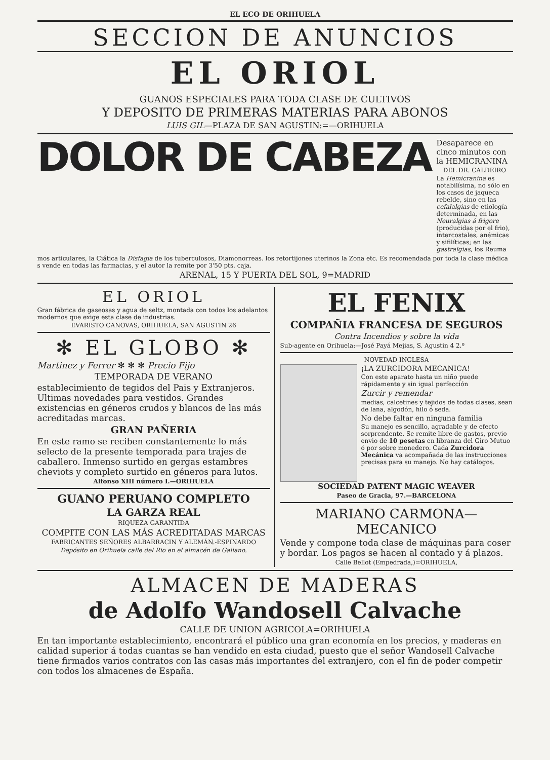EL ECO DE ORIHUELA
SECCION DE ANUNCIOS
EL ORIOL
GUANOS ESPECIALES PARA TODA CLASE DE CULTIVOS
Y DEPOSITO DE PRIMERAS MATERIAS PARA ABONOS
LUIS GIL—PLAZA DE SAN AGUSTIN:=—ORIHUELA
DOLOR DE CABEZA
Desaparece en cinco minutos con la HEMICRANINA
DEL DR. CALDEIRO
La Hemicranina es notabilísima, no sólo en los casos de jaqueca rebelde, sino en las cefalalgias de etiología determinada, en las Neuralgias á frigore (producidas por el frio), intercostales, anémicas y sifilíticas; en las gastralgias, los Reuma
mos articulares, la Ciática la Disfagia de los tuberculosos, Diamonorreas. los retortijones uterinos la Zona etc. Es recomendada por toda la clase médica s vende en todas las farmacias, y el autor la remite por 3'50 pts. caja.
ARENAL, 15 Y PUERTA DEL SOL, 9=MADRID
EL ORIOL
Gran fábrica de gaseosas y agua de seltz, montada con todos los adelantos modernos que exige esta clase de industrias.
EVARISTO CANOVAS, ORIHUELA, SAN AGUSTIN 26
✻ EL GLOBO ✻
Martinez y Ferrer ✻ ✻ ✻ Precio Fijo
TEMPORADA DE VERANO
establecimiento de tegidos del Pais y Extranjeros. Ultimas novedades para vestidos. Grandes existencias en géneros crudos y blancos de las más acreditadas marcas.
GRAN PAÑERIA
En este ramo se reciben constantemente lo más selecto de la presente temporada para trajes de caballero. Inmenso surtido en gergas estambres cheviots y completo surtido en géneros para lutos.
Alfonso XIII número I.—ORIHUELA
GUANO PERUANO COMPLETO
LA GARZA REAL
RIQUEZA GARANTIDA
COMPITE CON LAS MÁS ACREDITADAS MARCAS
FABRICANTES SEÑORES ALBARRACIN Y ALEMÁN.-ESPINARDO
Depósito en Orihuela calle del Rio en el almacén de Galiano.
EL FENIX
COMPAÑIA FRANCESA DE SEGUROS
Contra Incendios y sobre la vida
Sub-agente en Orihuela:—José Payá Mejias, S. Agustin 4 2.º
NOVEDAD INGLESA
¡LA ZURCIDORA MECANICA!
Con este aparato hasta un niño puede rápidamente y sin igual perfección
Zurcir y remendar
medias, calcetines y tejidos de todas clases, sean de lana, algodón, hilo ó seda.
No debe faltar en ninguna familia
Su manejo es sencillo, agradable y de efecto sorprendente. Se remite libre de gastos, previo envio de 10 pesetas en libranza del Giro Mutuo ó por sobre monedero. Cada Zurcidora Mecánica va acompañada de las instrucciones precisas para su manejo. No hay catálogos.
SOCIEDAD PATENT MAGIC WEAVER
Paseo de Gracia, 97.—BARCELONA
MARIANO CARMONA—MECANICO
Vende y compone toda clase de máquinas para coser y bordar. Los pagos se hacen al contado y á plazos.
Calle Bellot (Empedrada,)=ORIHUELA,
ALMACEN DE MADERAS
de Adolfo Wandosell Calvache
CALLE DE UNION AGRICOLA=ORIHUELA
En tan importante establecimiento, encontrará el público una gran economía en los precios, y maderas en calidad superior á todas cuantas se han vendido en esta ciudad, puesto que el señor Wandosell Calvache tiene firmados varios contratos con las casas más importantes del extranjero, con el fin de poder competir con todos los almacenes de España.